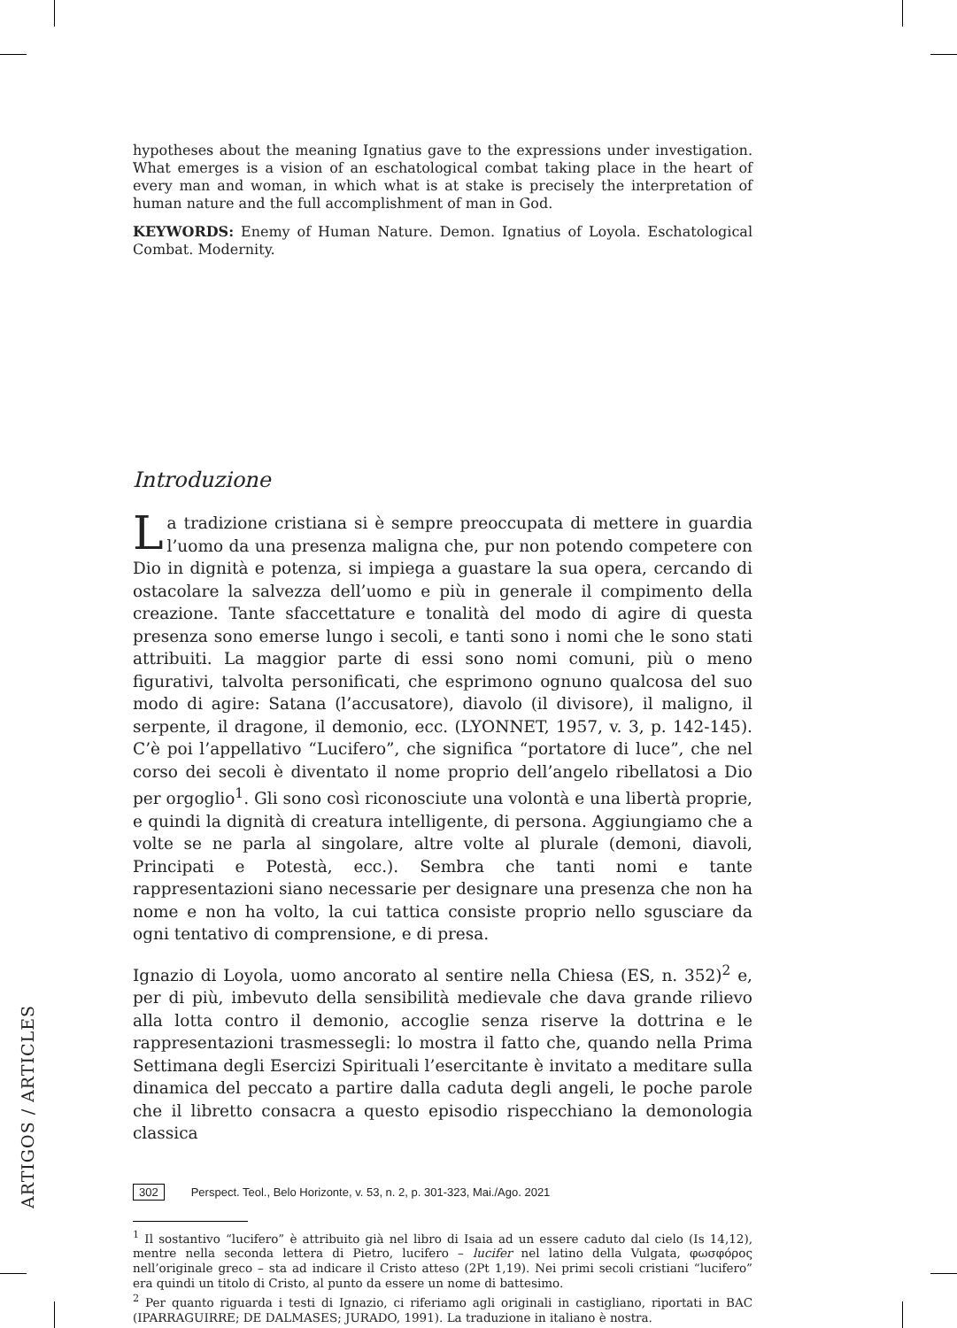hypotheses about the meaning Ignatius gave to the expressions under investigation. What emerges is a vision of an eschatological combat taking place in the heart of every man and woman, in which what is at stake is precisely the interpretation of human nature and the full accomplishment of man in God.
KEYWORDS: Enemy of Human Nature. Demon. Ignatius of Loyola. Eschatological Combat. Modernity.
Introduzione
La tradizione cristiana si è sempre preoccupata di mettere in guardia l’uomo da una presenza maligna che, pur non potendo competere con Dio in dignità e potenza, si impiega a guastare la sua opera, cercando di ostacolare la salvezza dell’uomo e più in generale il compimento della creazione. Tante sfaccettature e tonalità del modo di agire di questa presenza sono emerse lungo i secoli, e tanti sono i nomi che le sono stati attribuiti. La maggior parte di essi sono nomi comuni, più o meno figurativi, talvolta personificati, che esprimono ognuno qualcosa del suo modo di agire: Satana (l’accusatore), diavolo (il divisore), il maligno, il serpente, il dragone, il demonio, ecc. (LYONNET, 1957, v. 3, p. 142-145). C’è poi l’appellativo “Lucifero”, che significa “portatore di luce”, che nel corso dei secoli è diventato il nome proprio dell’angelo ribellatosi a Dio per orgoglio<sup>1</sup>. Gli sono così riconosciute una volontà e una libertà proprie, e quindi la dignità di creatura intelligente, di persona. Aggiungiamo che a volte se ne parla al singolare, altre volte al plurale (demoni, diavoli, Principati e Potestà, ecc.). Sembra che tanti nomi e tante rappresentazioni siano necessarie per designare una presenza che non ha nome e non ha volto, la cui tattica consiste proprio nello sgusciare da ogni tentativo di comprensione, e di presa.
Ignazio di Loyola, uomo ancorato al sentire nella Chiesa (ES, n. 352)<sup>2</sup> e, per di più, imbevuto della sensibilità medievale che dava grande rilievo alla lotta contro il demonio, accoglie senza riserve la dottrina e le rappresentazioni trasmessegli: lo mostra il fatto che, quando nella Prima Settimana degli Esercizi Spirituali l’esercitante è invitato a meditare sulla dinamica del peccato a partire dalla caduta degli angeli, le poche parole che il libretto consacra a questo episodio rispecchiano la demonologia classica
<sup>1</sup> Il sostantivo “lucifero” è attribuito già nel libro di Isaia ad un essere caduto dal cielo (Is 14,12), mentre nella seconda lettera di Pietro, lucifero – lucifer nel latino della Vulgata, φωσφόρος nell’originale greco – sta ad indicare il Cristo atteso (2Pt 1,19). Nei primi secoli cristiani “lucifero” era quindi un titolo di Cristo, al punto da essere un nome di battesimo.
<sup>2</sup> Per quanto riguarda i testi di Ignazio, ci riferiamo agli originali in castigliano, riportati in BAC (IPARRAGUIRRE; DE DALMASES; JURADO, 1991). La traduzione in italiano è nostra.
ARTIGOS / ARTICLES
302 Perspect. Teol., Belo Horizonte, v. 53, n. 2, p. 301-323, Mai./Ago. 2021